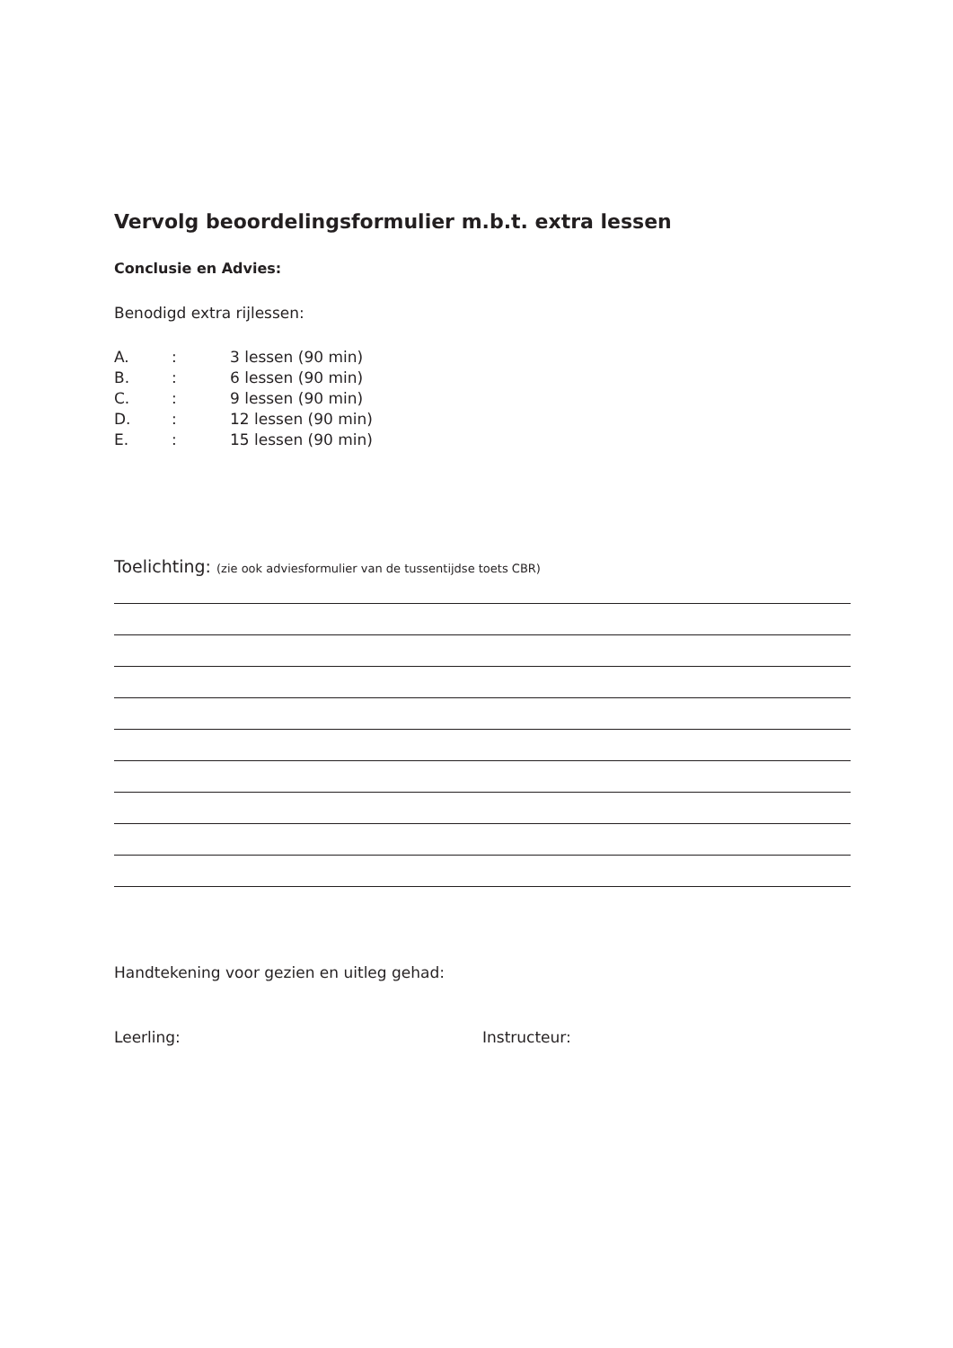Vervolg beoordelingsformulier m.b.t. extra lessen
Conclusie en Advies:
Benodigd extra rijlessen:
A.: 3 lessen (90 min)
B.: 6 lessen (90 min)
C.: 9 lessen (90 min)
D.: 12 lessen (90 min)
E.: 15 lessen (90 min)
Toelichting: (zie ook adviesformulier van de tussentijdse toets CBR)
Handtekening voor gezien en uitleg gehad:
Leerling: Instructeur: